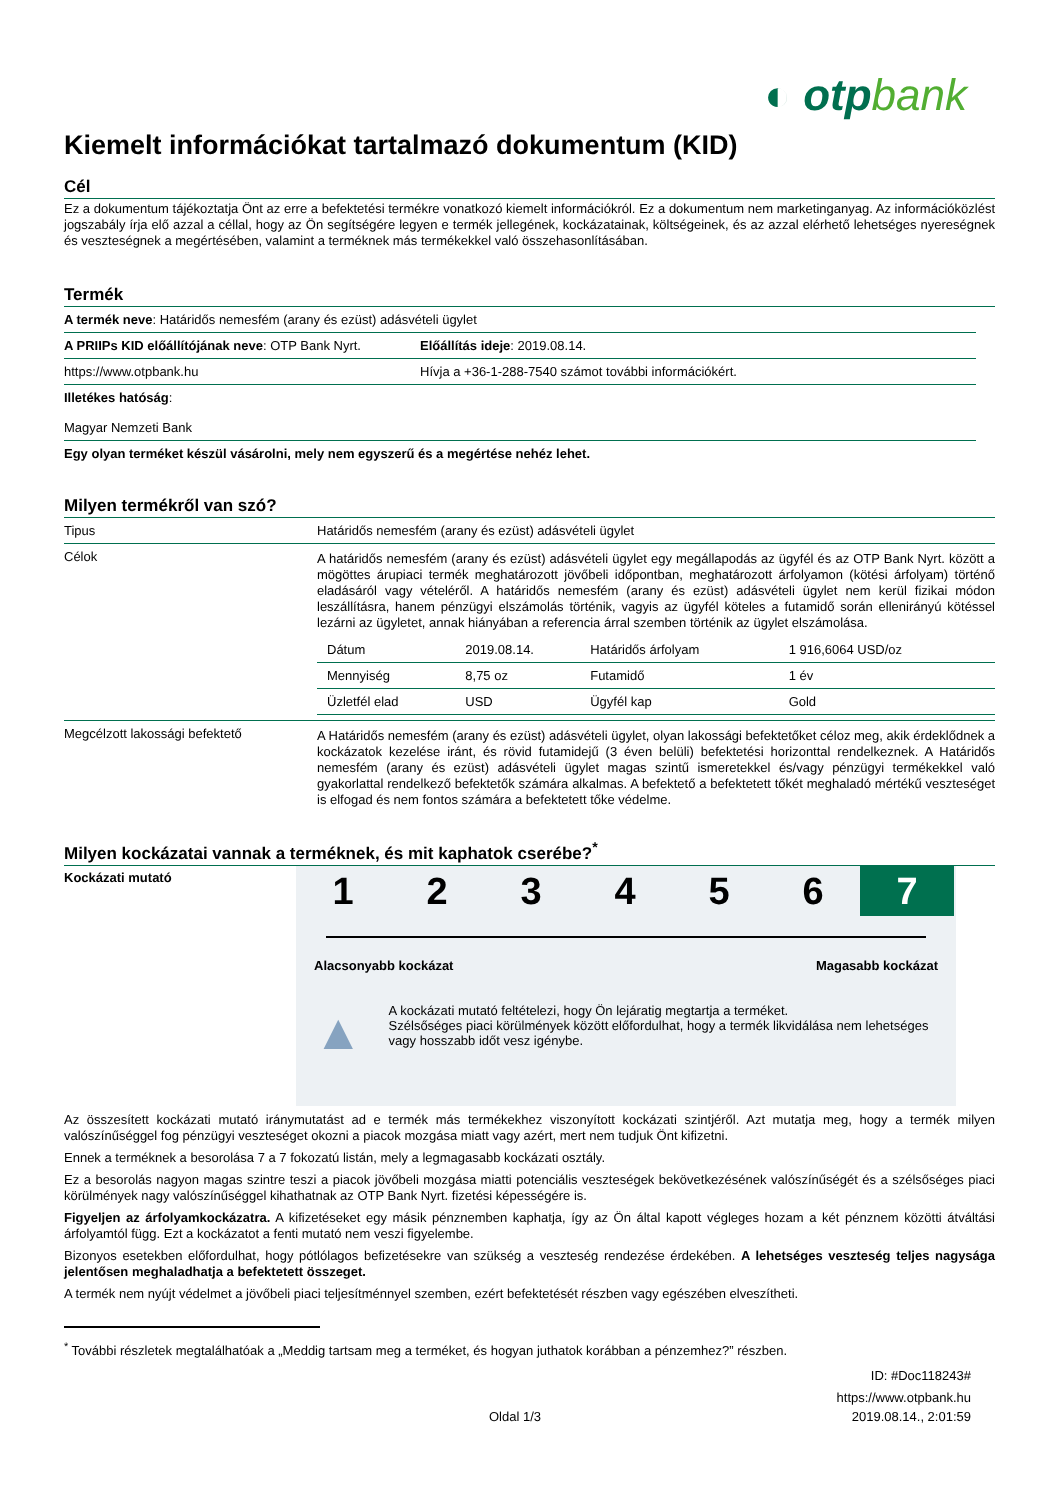◐ otpbank
Kiemelt információkat tartalmazó dokumentum (KID)
Cél
Ez a dokumentum tájékoztatja Önt az erre a befektetési termékre vonatkozó kiemelt információkról. Ez a dokumentum nem marketinganyag. Az információközlést jogszabály írja elő azzal a céllal, hogy az Ön segítségére legyen e termék jellegének, kockázatainak, költségeinek, és az azzal elérhető lehetséges nyereségnek és veszteségnek a megértésében, valamint a terméknek más termékekkel való összehasonlításában.
Termék
| A termék neve : Határidős nemesfém (arany és ezüst) adásvételi ügylet | |
| A PRIIPs KID előállítójának neve : OTP Bank Nyrt. | Előállítás ideje : 2019.08.14. |
| https://www.otpbank.hu | Hívja a +36-1-288-7540 számot további információkért. |
| Illetékes hatóság : Magyar Nemzeti Bank | |
| Egy olyan terméket készül vásárolni, mely nem egyszerű és a megértése nehéz lehet. | |
Milyen termékről van szó?
| Tipus | Határidős nemesfém (arany és ezüst) adásvételi ügylet |
| Célok | A határidős nemesfém (arany és ezüst) adásvételi ügylet egy megállapodás az ügyfél és az OTP Bank Nyrt. között a mögöttes árupiaci termék meghatározott jövőbeli időpontban, meghatározott árfolyamon (kötési árfolyam) történő eladásáról vagy vételéről. A határidős nemesfém (arany és ezüst) adásvételi ügylet nem kerül fizikai módon leszállításra, hanem pénzügyi elszámolás történik, vagyis az ügyfél köteles a futamidő során ellenirányú kötéssel lezárni az ügyletet, annak hiányában a referencia árral szemben történik az ügylet elszámolása. / Dátum / 2019.08.14. / Határidős árfolyam / 1 916,6064 USD/oz / / Mennyiség / 8,75 oz / Futamidő / 1 év / / Üzletfél elad / USD / Ügyfél kap / Gold / |
| Megcélzott lakossági befektető | A Határidős nemesfém (arany és ezüst) adásvételi ügylet, olyan lakossági befektetőket céloz meg, akik érdeklődnek a kockázatok kezelése iránt, és rövid futamidejű (3 éven belüli) befektetési horizonttal rendelkeznek. A Határidős nemesfém (arany és ezüst) adásvételi ügylet magas szintű ismeretekkel és/vagy pénzügyi termékekkel való gyakorlattal rendelkező befektetők számára alkalmas. A befektető a befektetett tőkét meghaladó mértékű veszteséget is elfogad és nem fontos számára a befektetett tőke védelme. |
Milyen kockázatai vannak a terméknek, és mit kaphatok cserébe?<sup>*</sup>
Kockázati mutató
1 2 3 4 5 6 7
Alacsonyabb kockázat Magasabb kockázat
▲
A kockázati mutató feltételezi, hogy Ön lejáratig megtartja a terméket.
Szélsőséges piaci körülmények között előfordulhat, hogy a termék likvidálása nem lehetséges vagy hosszabb időt vesz igénybe.
Az összesített kockázati mutató iránymutatást ad e termék más termékekhez viszonyított kockázati szintjéről. Azt mutatja meg, hogy a termék milyen valószínűséggel fog pénzügyi veszteséget okozni a piacok mozgása miatt vagy azért, mert nem tudjuk Önt kifizetni.
Ennek a terméknek a besorolása 7 a 7 fokozatú listán, mely a legmagasabb kockázati osztály.
Ez a besorolás nagyon magas szintre teszi a piacok jövőbeli mozgása miatti potenciális veszteségek bekövetkezésének valószínűségét és a szélsőséges piaci körülmények nagy valószínűséggel kihathatnak az OTP Bank Nyrt. fizetési képességére is.
Figyeljen az árfolyamkockázatra. A kifizetéseket egy másik pénznemben kaphatja, így az Ön által kapott végleges hozam a két pénznem közötti átváltási árfolyamtól függ. Ezt a kockázatot a fenti mutató nem veszi figyelembe.
Bizonyos esetekben előfordulhat, hogy pótlólagos befizetésekre van szükség a veszteség rendezése érdekében. A lehetséges veszteség teljes nagysága jelentősen meghaladhatja a befektetett összeget.
A termék nem nyújt védelmet a jövőbeli piaci teljesítménnyel szemben, ezért befektetését részben vagy egészében elveszítheti.
<sup>*</sup> További részletek megtalálhatóak a „Meddig tartsam meg a terméket, és hogyan juthatok korábban a pénzemhez?” részben.
ID: #Doc118243#
https://www.otpbank.hu
Oldal 1/3 2019.08.14., 2:01:59